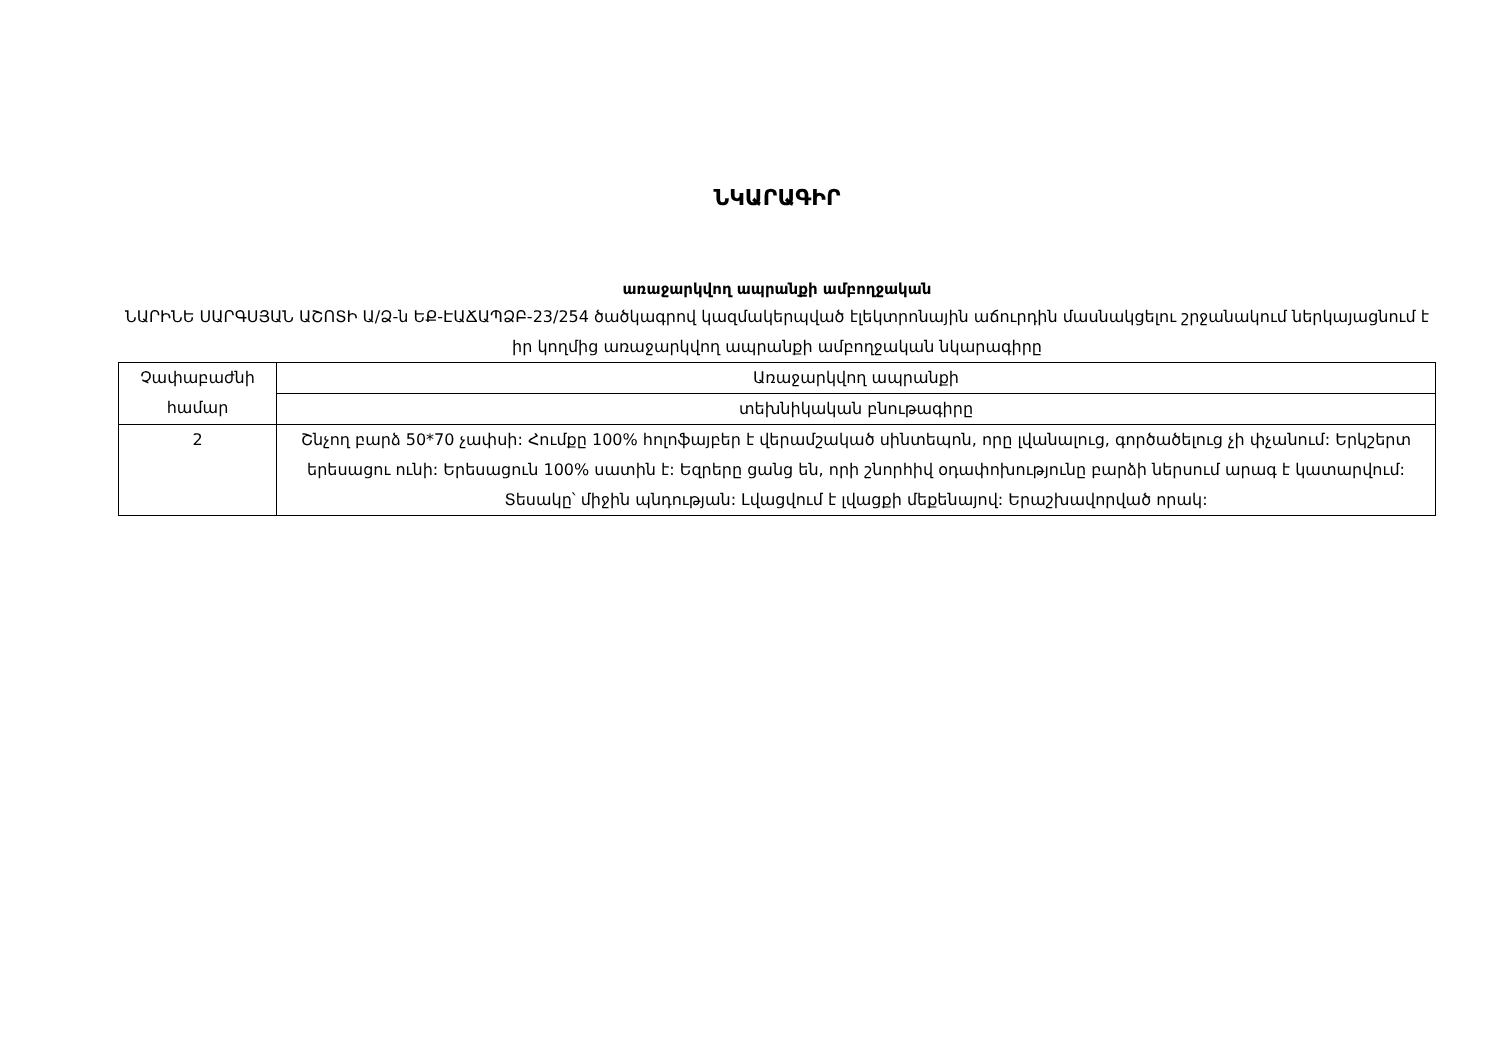ՆԿԱՐԱԳԻՐ
առաջարկվող ապրանքի ամբողջական
ՆԱՐԻՆԵ ՍԱՐԳՍՅԱՆ ԱՇՈՏԻ Ա/Ձ-ն ԵՔ-ԷԱՃԱՊՁԲ-23/254 ծածկագրով կազմակերպված էլեկտրոնային աճուրդին մասնակցելու շրջանակում ներկայացնում է իր կողմից առաջարկվող ապրանքի ամբողջական նկարագիրը
| Չափաբաժնի համար | Առաջարկվող ապրանքի |
| | տեխնիկական բնութագիրը |
| 2 | Շնչող բարձ 50*70 չափսի: Հումքը 100% հոլոֆայբեր է վերամշակած սինտեպոն, որը լվանալուց, գործածելուց չի փչանում: Երկշերտ երեսացու ունի: Երեսացուն 100% սատին է: Եզրերը ցանց են, որի շնորհիվ օդափոխությունը բարձի ներսում արագ է կատարվում: Տեսակը՝ միջին պնդության: Լվացվում է լվացքի մեքենայով: Երաշխավորված որակ: |